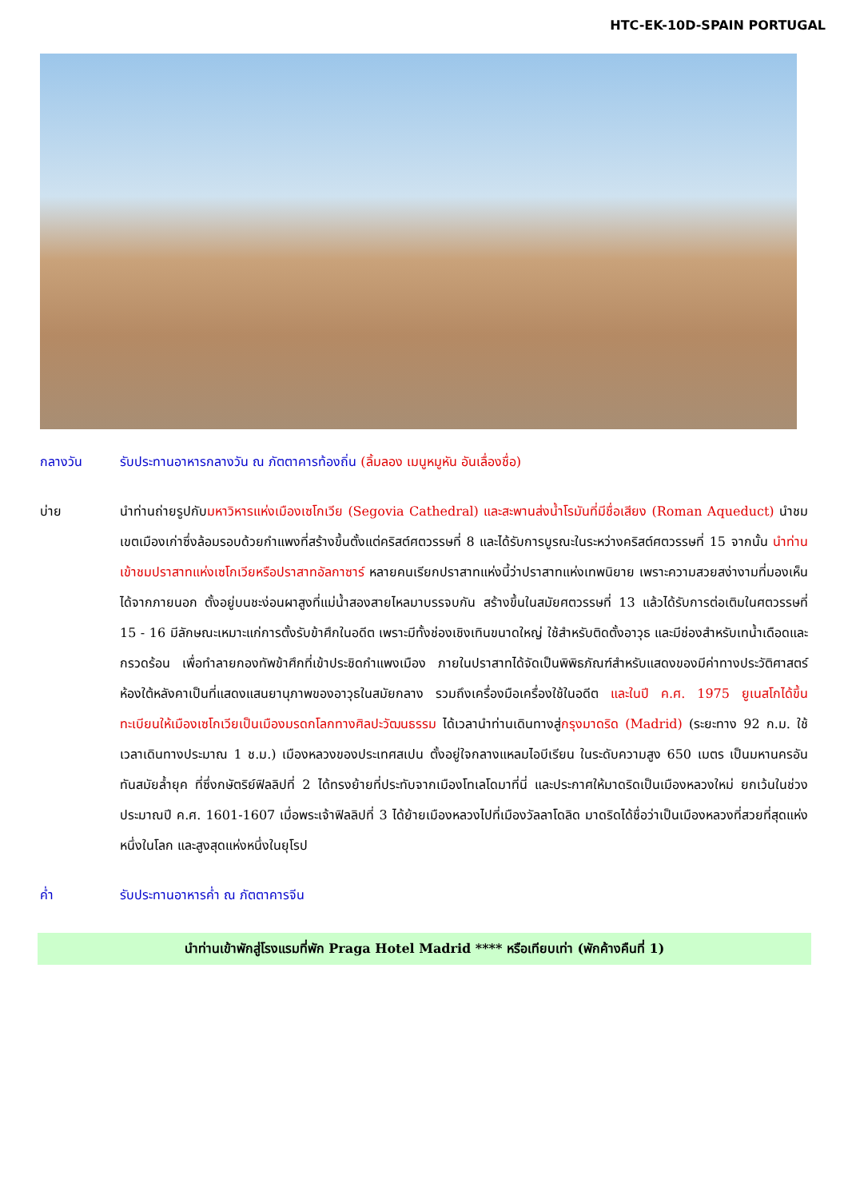HTC-EK-10D-SPAIN PORTUGAL
กลางวัน รับประทานอาหารกลางวัน ณ ภัตตาคารท้องถิ่น (ลิ้มลอง เมนูหมูหัน อันเลื่องชื่อ)
บ่าย นำท่านถ่ายรูปกับมหาวิหารแห่งเมืองเซโกเวีย (Segovia Cathedral) และสะพานส่งน้ำโรมันที่มีชื่อเสียง (Roman Aqueduct) นำชมเขตเมืองเก่าซึ่งล้อมรอบด้วยกำแพงที่สร้างขึ้นตั้งแต่คริสต์ศตวรรษที่ 8 และได้รับการบูรณะในระหว่างคริสต์ศตวรรษที่ 15 จากนั้น นำท่านเข้าชมปราสาทแห่งเซโกเวียหรือปราสาทอัลกาซาร์ หลายคนเรียกปราสาทแห่งนี้ว่าปราสาทแห่งเทพนิยาย เพราะความสวยสง่างามที่มองเห็นได้จากภายนอก ตั้งอยู่บนชะง่อนผาสูงที่แม่น้ำสองสายไหลมาบรรจบกัน สร้างขึ้นในสมัยศตวรรษที่ 13 แล้วได้รับการต่อเติมในศตวรรษที่ 15 - 16 มีลักษณะเหมาะแก่การตั้งรับข้าศึกในอดีต เพราะมีทั้งช่องเชิงเทินขนาดใหญ่ ใช้สำหรับติดตั้งอาวุธ และมีช่องสำหรับเทน้ำเดือดและกรวดร้อน เพื่อทำลายกองทัพข้าศึกที่เข้าประชิดกำแพงเมือง ภายในปราสาทได้จัดเป็นพิพิธภัณฑ์สำหรับแสดงของมีค่าทางประวัติศาสตร์ ห้องใต้หลังคาเป็นที่แสดงแสนยานุภาพของอาวุธในสมัยกลาง รวมถึงเครื่องมือเครื่องใช้ในอดีต และในปี ค.ศ. 1975 ยูเนสโกได้ขึ้นทะเบียนให้เมืองเซโกเวียเป็นเมืองมรดกโลกทางศิลปะวัฒนธรรม ได้เวลานำท่านเดินทางสู่กรุงมาดริด (Madrid) (ระยะทาง 92 ก.ม. ใช้เวลาเดินทางประมาณ 1 ช.ม.) เมืองหลวงของประเทศสเปน ตั้งอยู่ใจกลางแหลมไอบีเรียน ในระดับความสูง 650 เมตร เป็นมหานครอันทันสมัยล้ำยุค ที่ซึ่งกษัตริย์ฟิลลิปที่ 2 ได้ทรงย้ายที่ประทับจากเมืองโทเลโดมาที่นี่ และประกาศให้มาดริดเป็นเมืองหลวงใหม่ ยกเว้นในช่วงประมาณปี ค.ศ. 1601-1607 เมื่อพระเจ้าฟิลลิปที่ 3 ได้ย้ายเมืองหลวงไปที่เมืองวัลลาโดลิด มาดริดได้ชื่อว่าเป็นเมืองหลวงที่สวยที่สุดแห่งหนึ่งในโลก และสูงสุดแห่งหนึ่งในยุโรป
ค่ำ รับประทานอาหารค่ำ ณ ภัตตาคารจีน
นำท่านเข้าพักสู่โรงแรมที่พัก Praga Hotel Madrid **** หรือเทียบเท่า (พักค้างคืนที่ 1)